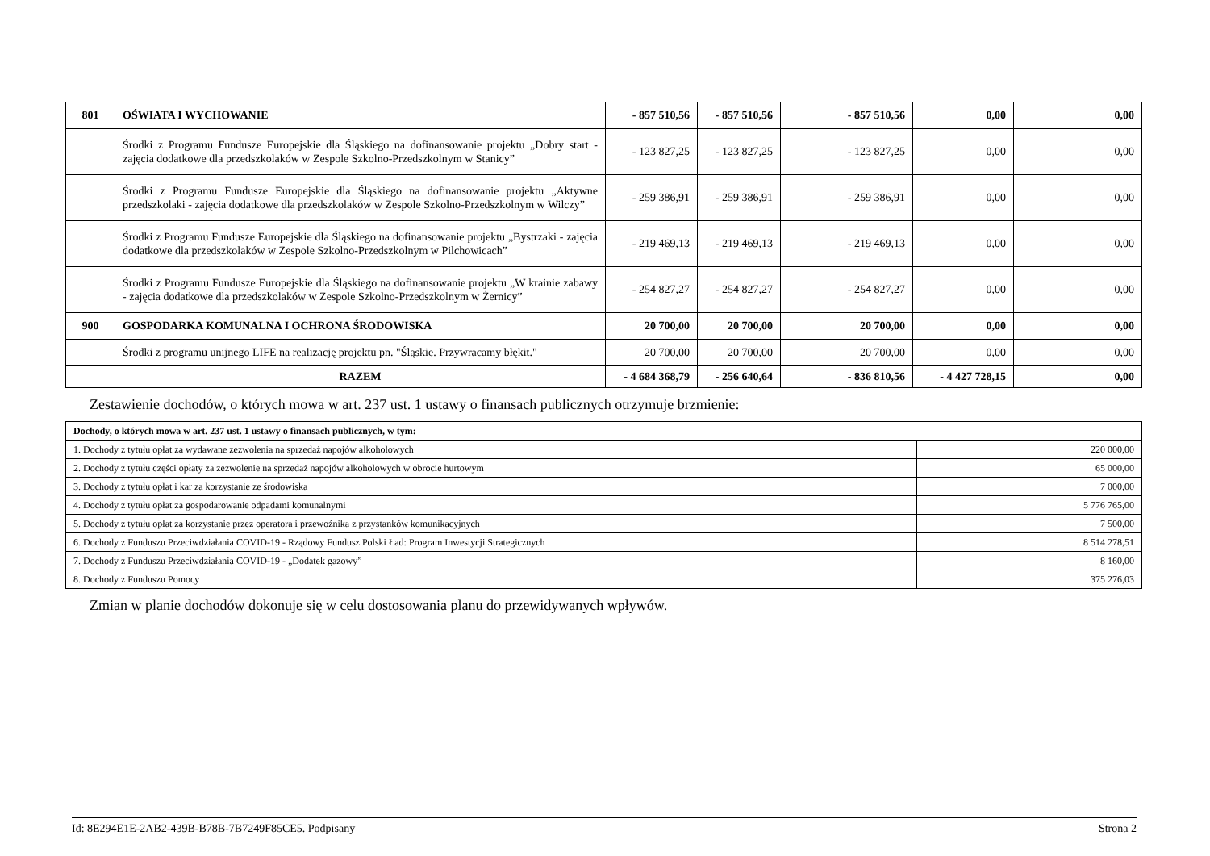| 801 | OŚWIATA I WYCHOWANIE | - 857 510,56 | - 857 510,56 | - 857 510,56 | 0,00 | 0,00 |
| | Środki z Programu Fundusze Europejskie dla Śląskiego na dofinansowanie projektu „Dobry start - zajęcia dodatkowe dla przedszkolaków w Zespole Szkolno-Przedszkolnym w Stanicy” | - 123 827,25 | - 123 827,25 | - 123 827,25 | 0,00 | 0,00 |
| | Środki z Programu Fundusze Europejskie dla Śląskiego na dofinansowanie projektu „Aktywne przedszkolaki - zajęcia dodatkowe dla przedszkolaków w Zespole Szkolno-Przedszkolnym w Wilczy” | - 259 386,91 | - 259 386,91 | - 259 386,91 | 0,00 | 0,00 |
| | Środki z Programu Fundusze Europejskie dla Śląskiego na dofinansowanie projektu „Bystrzaki - zajęcia dodatkowe dla przedszkolaków w Zespole Szkolno-Przedszkolnym w Pilchowicach” | - 219 469,13 | - 219 469,13 | - 219 469,13 | 0,00 | 0,00 |
| | Środki z Programu Fundusze Europejskie dla Śląskiego na dofinansowanie projektu „W krainie zabawy - zajęcia dodatkowe dla przedszkolaków w Zespole Szkolno-Przedszkolnym w Żernicy” | - 254 827,27 | - 254 827,27 | - 254 827,27 | 0,00 | 0,00 |
| 900 | GOSPODARKA KOMUNALNA I OCHRONA ŚRODOWISKA | 20 700,00 | 20 700,00 | 20 700,00 | 0,00 | 0,00 |
| | Środki z programu unijnego LIFE na realizację projektu pn. "Śląskie. Przywracamy błękit." | 20 700,00 | 20 700,00 | 20 700,00 | 0,00 | 0,00 |
| | RAZEM | - 4 684 368,79 | - 256 640,64 | - 836 810,56 | - 4 427 728,15 | 0,00 |
Zestawienie dochodów, o których mowa w art. 237 ust. 1 ustawy o finansach publicznych otrzymuje brzmienie:
| Dochody, o których mowa w art. 237 ust. 1 ustawy o finansach publicznych, w tym: | |
| 1. Dochody z tytułu opłat za wydawane zezwolenia na sprzedaż napojów alkoholowych | 220 000,00 |
| 2. Dochody z tytułu części opłaty za zezwolenie na sprzedaż napojów alkoholowych w obrocie hurtowym | 65 000,00 |
| 3. Dochody z tytułu opłat i kar za korzystanie ze środowiska | 7 000,00 |
| 4. Dochody z tytułu opłat za gospodarowanie odpadami komunalnymi | 5 776 765,00 |
| 5. Dochody z tytułu opłat za korzystanie przez operatora i przewoźnika z przystanków komunikacyjnych | 7 500,00 |
| 6. Dochody z Funduszu Przeciwdziałania COVID-19 - Rządowy Fundusz Polski Ład: Program Inwestycji Strategicznych | 8 514 278,51 |
| 7. Dochody z Funduszu Przeciwdziałania COVID-19 - „Dodatek gazowy” | 8 160,00 |
| 8. Dochody z Funduszu Pomocy | 375 276,03 |
Zmian w planie dochodów dokonuje się w celu dostosowania planu do przewidywanych wpływów.
Id: 8E294E1E-2AB2-439B-B78B-7B7249F85CE5. Podpisany Strona 2